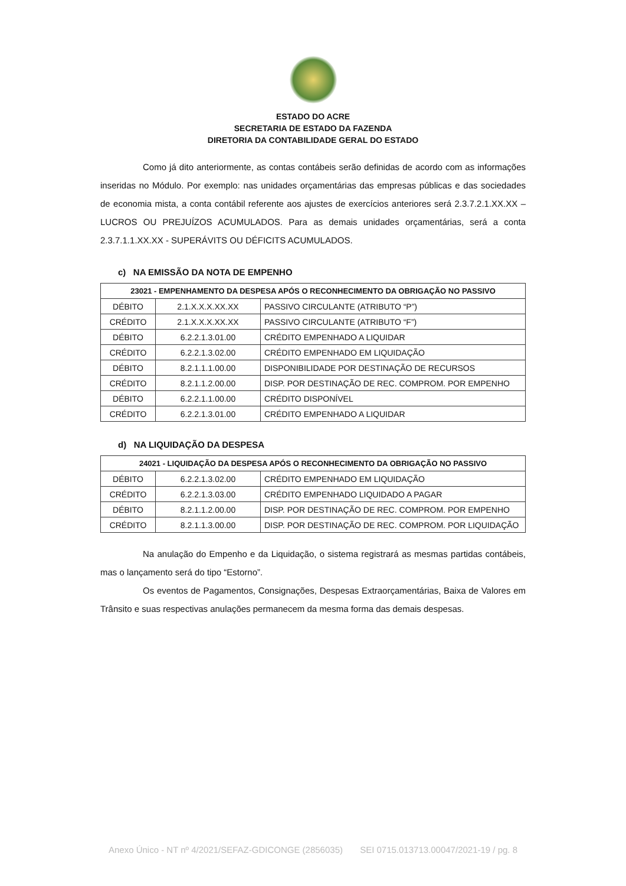ESTADO DO ACRE
SECRETARIA DE ESTADO DA FAZENDA
DIRETORIA DA CONTABILIDADE GERAL DO ESTADO
Como já dito anteriormente, as contas contábeis serão definidas de acordo com as informações inseridas no Módulo. Por exemplo: nas unidades orçamentárias das empresas públicas e das sociedades de economia mista, a conta contábil referente aos ajustes de exercícios anteriores será 2.3.7.2.1.XX.XX – LUCROS OU PREJUÍZOS ACUMULADOS. Para as demais unidades orçamentárias, será a conta 2.3.7.1.1.XX.XX - SUPERÁVITS OU DÉFICITS ACUMULADOS.
c) NA EMISSÃO DA NOTA DE EMPENHO
| 23021 - EMPENHAMENTO DA DESPESA APÓS O RECONHECIMENTO DA OBRIGAÇÃO NO PASSIVO | | |
| --- | --- | --- |
| DÉBITO | 2.1.X.X.X.XX.XX | PASSIVO CIRCULANTE (ATRIBUTO “P”) |
| CRÉDITO | 2.1.X.X.X.XX.XX | PASSIVO CIRCULANTE (ATRIBUTO “F”) |
| DÉBITO | 6.2.2.1.3.01.00 | CRÉDITO EMPENHADO A LIQUIDAR |
| CRÉDITO | 6.2.2.1.3.02.00 | CRÉDITO EMPENHADO EM LIQUIDAÇÃO |
| DÉBITO | 8.2.1.1.1.00.00 | DISPONIBILIDADE POR DESTINAÇÃO DE RECURSOS |
| CRÉDITO | 8.2.1.1.2.00.00 | DISP. POR DESTINAÇÃO DE REC. COMPROM. POR EMPENHO |
| DÉBITO | 6.2.2.1.1.00.00 | CRÉDITO DISPONÍVEL |
| CRÉDITO | 6.2.2.1.3.01.00 | CRÉDITO EMPENHADO A LIQUIDAR |
d) NA LIQUIDAÇÃO DA DESPESA
| 24021 - LIQUIDAÇÃO DA DESPESA APÓS O RECONHECIMENTO DA OBRIGAÇÃO NO PASSIVO | | |
| --- | --- | --- |
| DÉBITO | 6.2.2.1.3.02.00 | CRÉDITO EMPENHADO EM LIQUIDAÇÃO |
| CRÉDITO | 6.2.2.1.3.03.00 | CRÉDITO EMPENHADO LIQUIDADO A PAGAR |
| DÉBITO | 8.2.1.1.2.00.00 | DISP. POR DESTINAÇÃO DE REC. COMPROM. POR EMPENHO |
| CRÉDITO | 8.2.1.1.3.00.00 | DISP. POR DESTINAÇÃO DE REC. COMPROM. POR LIQUIDAÇÃO |
Na anulação do Empenho e da Liquidação, o sistema registrará as mesmas partidas contábeis, mas o lançamento será do tipo “Estorno”.
Os eventos de Pagamentos, Consignações, Despesas Extraorçamentárias, Baixa de Valores em Trânsito e suas respectivas anulações permanecem da mesma forma das demais despesas.
Anexo Único - NT nº 4/2021/SEFAZ-GDICONGE (2856035) SEI 0715.013713.00047/2021-19 / pg. 8